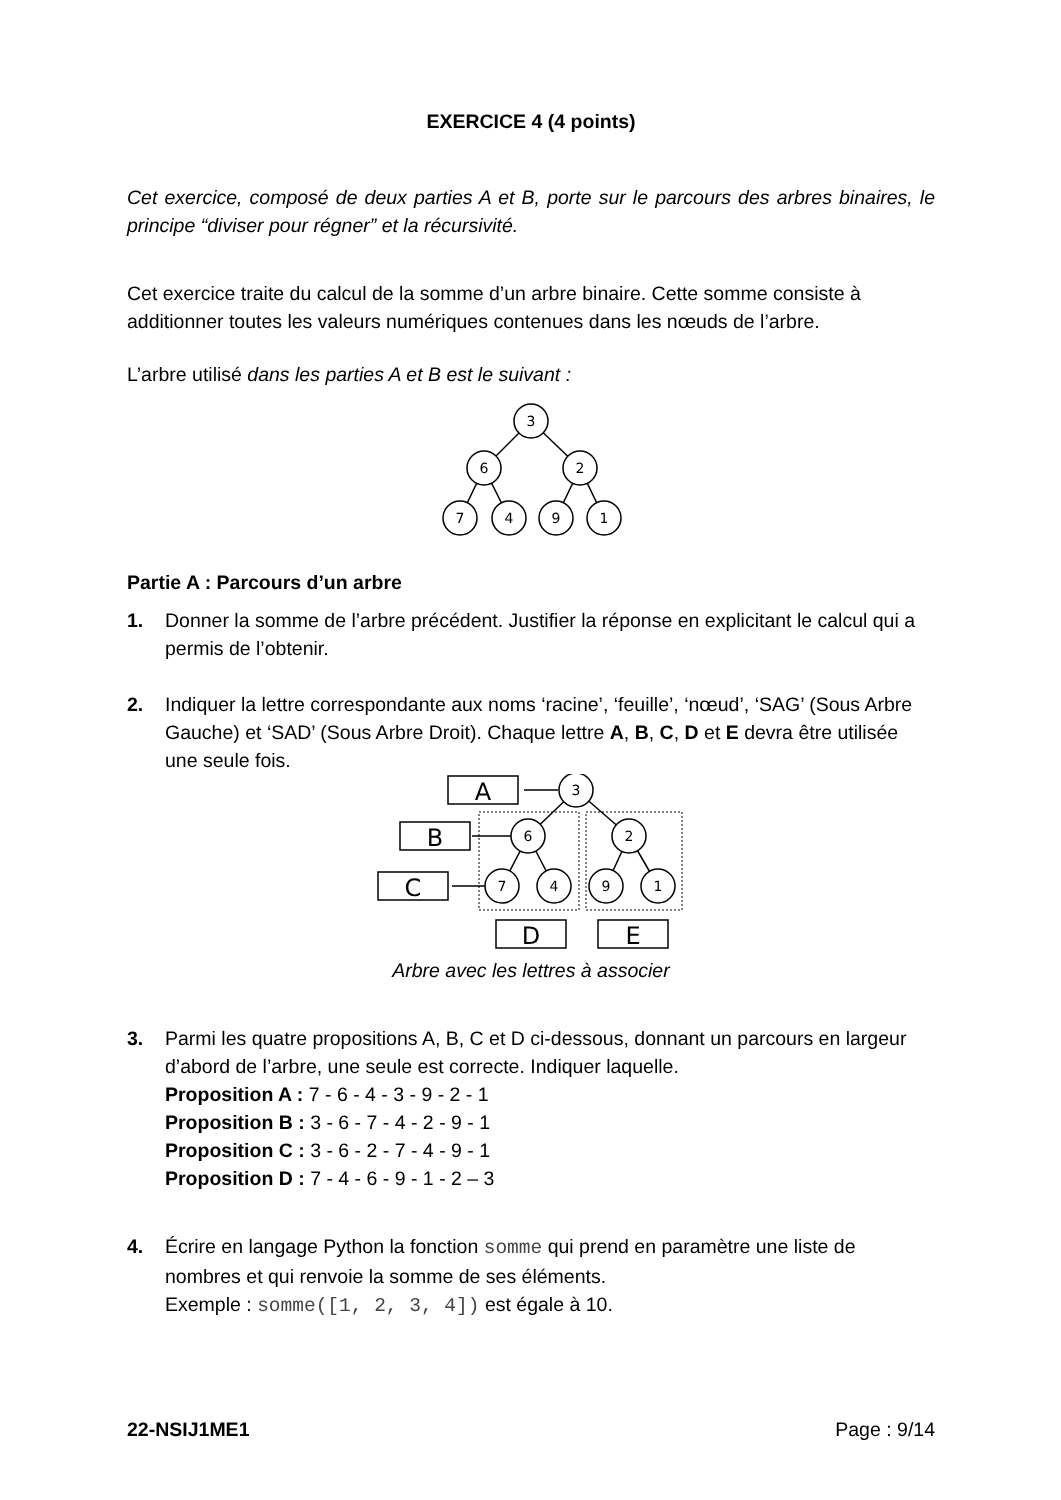EXERCICE 4 (4 points)
Cet exercice, composé de deux parties A et B, porte sur le parcours des arbres binaires, le principe “diviser pour régner” et la récursivité.
Cet exercice traite du calcul de la somme d’un arbre binaire. Cette somme consiste à additionner toutes les valeurs numériques contenues dans les nœuds de l’arbre.
L’arbre utilisé dans les parties A et B est le suivant :
3
6
2
7
4
9
1
Partie A : Parcours d’un arbre
1. Donner la somme de l’arbre précédent. Justifier la réponse en explicitant le calcul qui a permis de l’obtenir.
2. Indiquer la lettre correspondante aux noms ‘racine’, ‘feuille’, ‘nœud’, ‘SAG’ (Sous Arbre Gauche) et ‘SAD’ (Sous Arbre Droit). Chaque lettre A, B, C, D et E devra être utilisée une seule fois.
A
B
C
D
E
3
6
2
7
4
9
1
Arbre avec les lettres à associer
3. Parmi les quatre propositions A, B, C et D ci-dessous, donnant un parcours en largeur d’abord de l’arbre, une seule est correcte. Indiquer laquelle.
Proposition A : 7 - 6 - 4 - 3 - 9 - 2 - 1
Proposition B : 3 - 6 - 7 - 4 - 2 - 9 - 1
Proposition C : 3 - 6 - 2 - 7 - 4 - 9 - 1
Proposition D : 7 - 4 - 6 - 9 - 1 - 2 – 3
4. Écrire en langage Python la fonction somme qui prend en paramètre une liste de nombres et qui renvoie la somme de ses éléments.
Exemple : somme([1, 2, 3, 4]) est égale à 10.
22-NSIJ1ME1 Page : 9/14